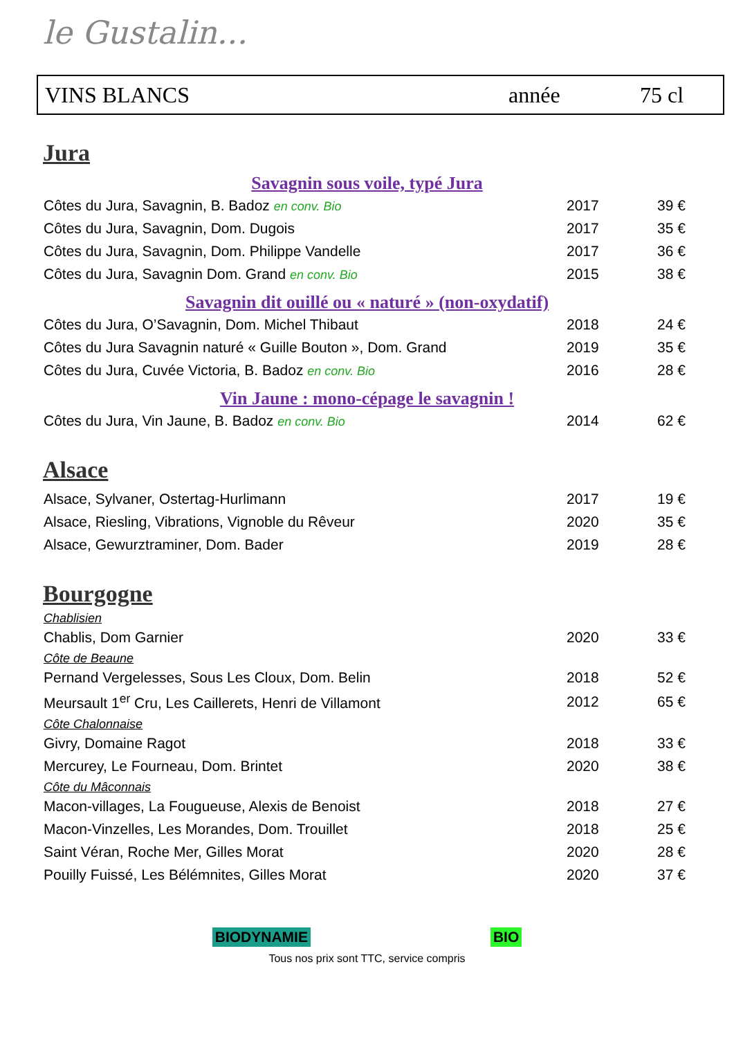le Gustalin...
VINS BLANCS année 75 cl
Jura
Savagnin sous voile, typé Jura
| Côtes du Jura, Savagnin, B. Badoz en conv. Bio | 2017 | 39 € |
| Côtes du Jura, Savagnin, Dom. Dugois | 2017 | 35 € |
| Côtes du Jura, Savagnin, Dom. Philippe Vandelle | 2017 | 36 € |
| Côtes du Jura, Savagnin Dom. Grand en conv. Bio | 2015 | 38 € |
Savagnin dit ouillé ou « naturé » (non-oxydatif)
| Côtes du Jura, O’Savagnin, Dom. Michel Thibaut | 2018 | 24 € |
| Côtes du Jura Savagnin naturé « Guille Bouton », Dom. Grand | 2019 | 35 € |
| Côtes du Jura, Cuvée Victoria, B. Badoz en conv. Bio | 2016 | 28 € |
Vin Jaune : mono-cépage le savagnin !
| Côtes du Jura, Vin Jaune, B. Badoz en conv. Bio | 2014 | 62 € |
Alsace
| Alsace, Sylvaner, Ostertag-Hurlimann | 2017 | 19 € |
| Alsace, Riesling, Vibrations, Vignoble du Rêveur | 2020 | 35 € |
| Alsace, Gewurztraminer, Dom. Bader | 2019 | 28 € |
Bourgogne
Chablisien
| Chablis, Dom Garnier | 2020 | 33 € |
Côte de Beaune
| Pernand Vergelesses, Sous Les Cloux, Dom. Belin | 2018 | 52 € |
| Meursault 1<sup>er</sup> Cru, Les Caillerets, Henri de Villamont | 2012 | 65 € |
Côte Chalonnaise
| Givry, Domaine Ragot | 2018 | 33 € |
| Mercurey, Le Fourneau, Dom. Brintet | 2020 | 38 € |
Côte du Mâconnais
| Macon-villages, La Fougueuse, Alexis de Benoist | 2018 | 27 € |
| Macon-Vinzelles, Les Morandes, Dom. Trouillet | 2018 | 25 € |
| Saint Véran, Roche Mer, Gilles Morat | 2020 | 28 € |
| Pouilly Fuissé, Les Bélémnites, Gilles Morat | 2020 | 37 € |
BIODYNAMIE BIO
Tous nos prix sont TTC, service compris